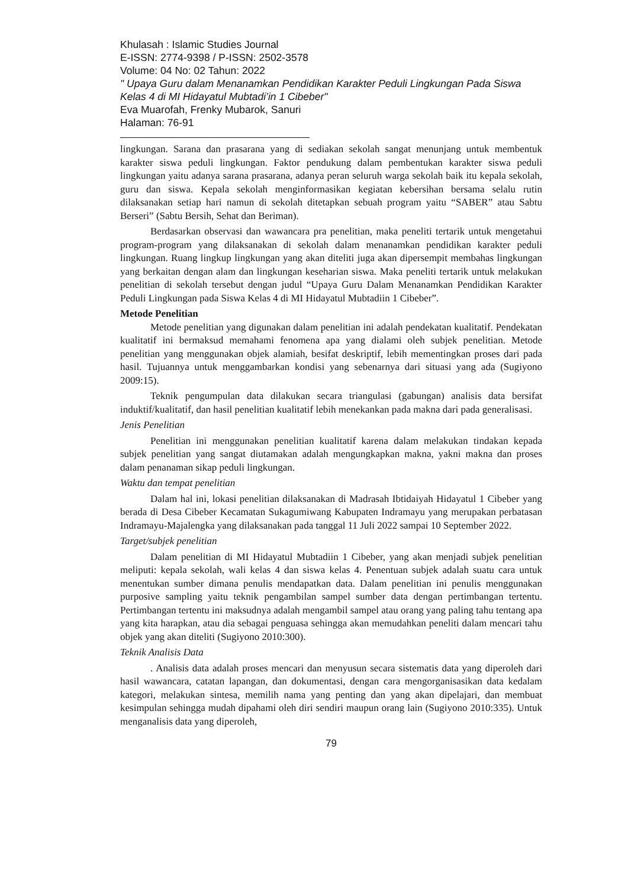Khulasah : Islamic Studies Journal
E-ISSN: 2774-9398 / P-ISSN: 2502-3578
Volume: 04 No: 02 Tahun: 2022
" Upaya Guru dalam Menanamkan Pendidikan Karakter Peduli Lingkungan Pada Siswa Kelas 4 di MI Hidayatul Mubtadi’in 1 Cibeber"
Eva Muarofah, Frenky Mubarok, Sanuri
Halaman: 76-91
lingkungan. Sarana dan prasarana yang di sediakan sekolah sangat menunjang untuk membentuk karakter siswa peduli lingkungan. Faktor pendukung dalam pembentukan karakter siswa peduli lingkungan yaitu adanya sarana prasarana, adanya peran seluruh warga sekolah baik itu kepala sekolah, guru dan siswa. Kepala sekolah menginformasikan kegiatan kebersihan bersama selalu rutin dilaksanakan setiap hari namun di sekolah ditetapkan sebuah program yaitu “SABER” atau Sabtu Berseri” (Sabtu Bersih, Sehat dan Beriman).
Berdasarkan observasi dan wawancara pra penelitian, maka peneliti tertarik untuk mengetahui program-program yang dilaksanakan di sekolah dalam menanamkan pendidikan karakter peduli lingkungan. Ruang lingkup lingkungan yang akan diteliti juga akan dipersempit membahas lingkungan yang berkaitan dengan alam dan lingkungan keseharian siswa. Maka peneliti tertarik untuk melakukan penelitian di sekolah tersebut dengan judul “Upaya Guru Dalam Menanamkan Pendidikan Karakter Peduli Lingkungan pada Siswa Kelas 4 di MI Hidayatul Mubtadiin 1 Cibeber”.
Metode Penelitian
Metode penelitian yang digunakan dalam penelitian ini adalah pendekatan kualitatif. Pendekatan kualitatif ini bermaksud memahami fenomena apa yang dialami oleh subjek penelitian. Metode penelitian yang menggunakan objek alamiah, besifat deskriptif, lebih mementingkan proses dari pada hasil. Tujuannya untuk menggambarkan kondisi yang sebenarnya dari situasi yang ada (Sugiyono 2009:15).
Teknik pengumpulan data dilakukan secara triangulasi (gabungan) analisis data bersifat induktif/kualitatif, dan hasil penelitian kualitatif lebih menekankan pada makna dari pada generalisasi.
Jenis Penelitian
Penelitian ini menggunakan penelitian kualitatif karena dalam melakukan tindakan kepada subjek penelitian yang sangat diutamakan adalah mengungkapkan makna, yakni makna dan proses dalam penanaman sikap peduli lingkungan.
Waktu dan tempat penelitian
Dalam hal ini, lokasi penelitian dilaksanakan di Madrasah Ibtidaiyah Hidayatul 1 Cibeber yang berada di Desa Cibeber Kecamatan Sukagumiwang Kabupaten Indramayu yang merupakan perbatasan Indramayu-Majalengka yang dilaksanakan pada tanggal 11 Juli 2022 sampai 10 September 2022.
Target/subjek penelitian
Dalam penelitian di MI Hidayatul Mubtadiin 1 Cibeber, yang akan menjadi subjek penelitian meliputi: kepala sekolah, wali kelas 4 dan siswa kelas 4. Penentuan subjek adalah suatu cara untuk menentukan sumber dimana penulis mendapatkan data. Dalam penelitian ini penulis menggunakan purposive sampling yaitu teknik pengambilan sampel sumber data dengan pertimbangan tertentu. Pertimbangan tertentu ini maksudnya adalah mengambil sampel atau orang yang paling tahu tentang apa yang kita harapkan, atau dia sebagai penguasa sehingga akan memudahkan peneliti dalam mencari tahu objek yang akan diteliti (Sugiyono 2010:300).
Teknik Analisis Data
. Analisis data adalah proses mencari dan menyusun secara sistematis data yang diperoleh dari hasil wawancara, catatan lapangan, dan dokumentasi, dengan cara mengorganisasikan data kedalam kategori, melakukan sintesa, memilih nama yang penting dan yang akan dipelajari, dan membuat kesimpulan sehingga mudah dipahami oleh diri sendiri maupun orang lain (Sugiyono 2010:335). Untuk menganalisis data yang diperoleh,
79